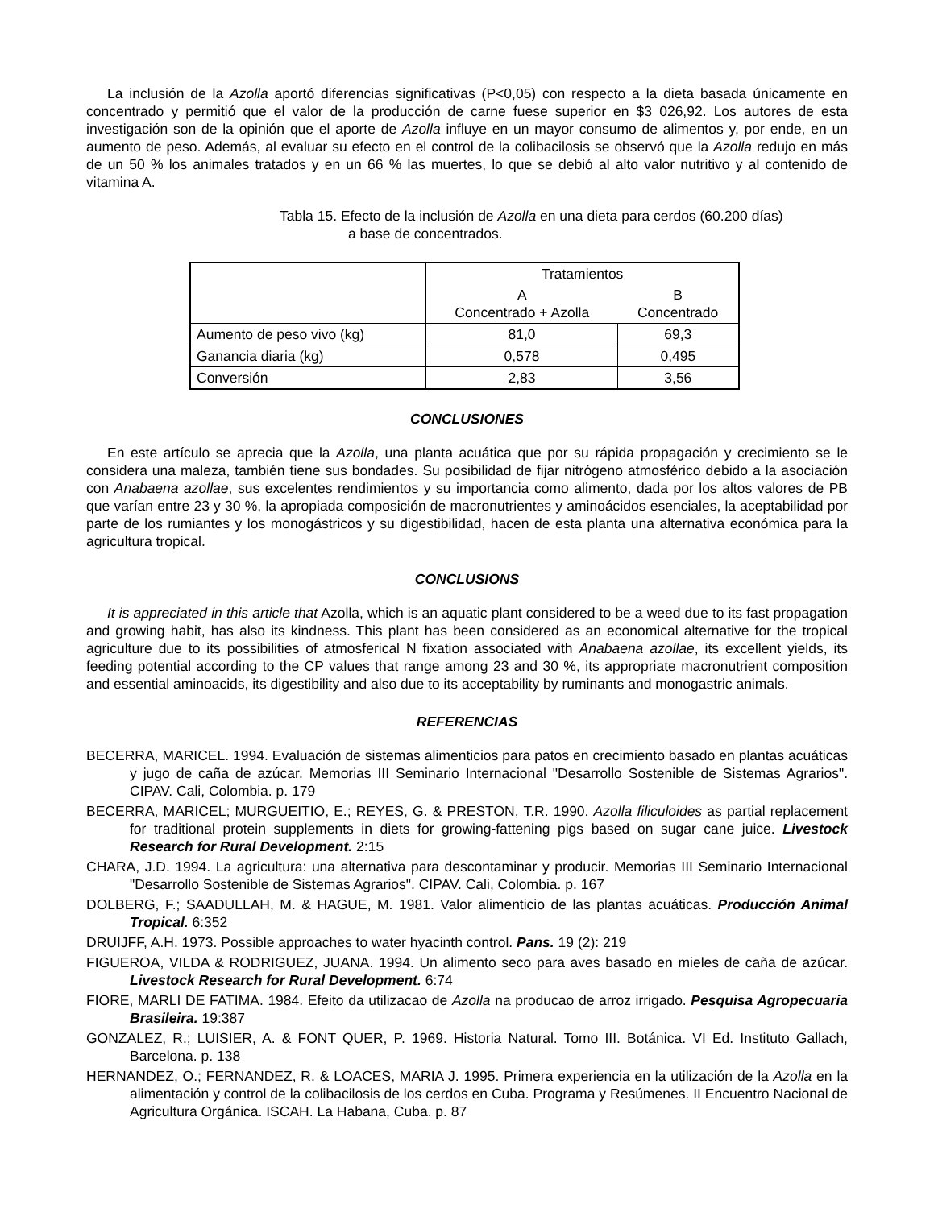La inclusión de la Azolla aportó diferencias significativas (P<0,05) con respecto a la dieta basada únicamente en concentrado y permitió que el valor de la producción de carne fuese superior en $3 026,92. Los autores de esta investigación son de la opinión que el aporte de Azolla influye en un mayor consumo de alimentos y, por ende, en un aumento de peso. Además, al evaluar su efecto en el control de la colibacilosis se observó que la Azolla redujo en más de un 50 % los animales tratados y en un 66 % las muertes, lo que se debió al alto valor nutritivo y al contenido de vitamina A.
Tabla 15. Efecto de la inclusión de Azolla en una dieta para cerdos (60.200 días)
a base de concentrados.
| | Tratamientos | |
| | A Concentrado + Azolla | B Concentrado |
| Aumento de peso vivo (kg) | 81,0 | 69,3 |
| Ganancia diaria (kg) | 0,578 | 0,495 |
| Conversión | 2,83 | 3,56 |
CONCLUSIONES
En este artículo se aprecia que la Azolla, una planta acuática que por su rápida propagación y crecimiento se le considera una maleza, también tiene sus bondades. Su posibilidad de fijar nitrógeno atmosférico debido a la asociación con Anabaena azollae, sus excelentes rendimientos y su importancia como alimento, dada por los altos valores de PB que varían entre 23 y 30 %, la apropiada composición de macronutrientes y aminoácidos esenciales, la aceptabilidad por parte de los rumiantes y los monogástricos y su digestibilidad, hacen de esta planta una alternativa económica para la agricultura tropical.
CONCLUSIONS
It is appreciated in this article that Azolla, which is an aquatic plant considered to be a weed due to its fast propagation and growing habit, has also its kindness. This plant has been considered as an economical alternative for the tropical agriculture due to its possibilities of atmosferical N fixation associated with Anabaena azollae, its excellent yields, its feeding potential according to the CP values that range among 23 and 30 %, its appropriate macronutrient composition and essential aminoacids, its digestibility and also due to its acceptability by ruminants and monogastric animals.
REFERENCIAS
BECERRA, MARICEL. 1994. Evaluación de sistemas alimenticios para patos en crecimiento basado en plantas acuáticas y jugo de caña de azúcar. Memorias III Seminario Internacional "Desarrollo Sostenible de Sistemas Agrarios". CIPAV. Cali, Colombia. p. 179
BECERRA, MARICEL; MURGUEITIO, E.; REYES, G. & PRESTON, T.R. 1990. Azolla filiculoides as partial replacement for traditional protein supplements in diets for growing-fattening pigs based on sugar cane juice. Livestock Research for Rural Development. 2:15
CHARA, J.D. 1994. La agricultura: una alternativa para descontaminar y producir. Memorias III Seminario Internacional "Desarrollo Sostenible de Sistemas Agrarios". CIPAV. Cali, Colombia. p. 167
DOLBERG, F.; SAADULLAH, M. & HAGUE, M. 1981. Valor alimenticio de las plantas acuáticas. Producción Animal Tropical. 6:352
DRUIJFF, A.H. 1973. Possible approaches to water hyacinth control. Pans. 19 (2): 219
FIGUEROA, VILDA & RODRIGUEZ, JUANA. 1994. Un alimento seco para aves basado en mieles de caña de azúcar. Livestock Research for Rural Development. 6:74
FIORE, MARLI DE FATIMA. 1984. Efeito da utilizacao de Azolla na producao de arroz irrigado. Pesquisa Agropecuaria Brasileira. 19:387
GONZALEZ, R.; LUISIER, A. & FONT QUER, P. 1969. Historia Natural. Tomo III. Botánica. VI Ed. Instituto Gallach, Barcelona. p. 138
HERNANDEZ, O.; FERNANDEZ, R. & LOACES, MARIA J. 1995. Primera experiencia en la utilización de la Azolla en la alimentación y control de la colibacilosis de los cerdos en Cuba. Programa y Resúmenes. II Encuentro Nacional de Agricultura Orgánica. ISCAH. La Habana, Cuba. p. 87